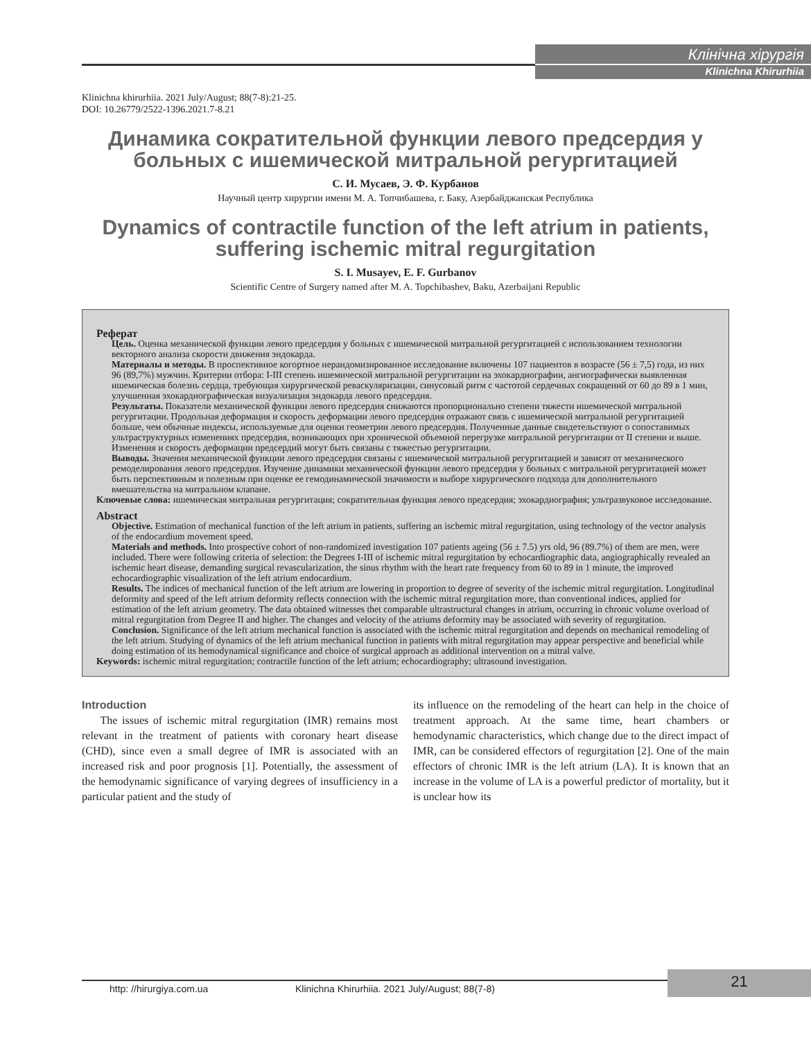Клінічна хірургія
Klinichna Khirurhiia
Klinichna khirurhiia. 2021 July/August; 88(7-8):21-25.
DOI: 10.26779/2522-1396.2021.7-8.21
Динамика сократительной функции левого предсердия у больных с ишемической митральной регургитацией
С. И. Мусаев, Э. Ф. Курбанов
Научный центр хирургии имени М. А. Топчибашева, г. Баку, Азербайджанская Республика
Dynamics of contractile function of the left atrium in patients, suffering ischemic mitral regurgitation
S. I. Musayev, E. F. Gurbanov
Scientific Centre of Surgery named after M. A. Topchibashev, Baku, Azerbaijani Republic
Реферат
Цель. Оценка механической функции левого предсердия у больных с ишемической митральной регургитацией с использованием технологии векторного анализа скорости движения эндокарда.
Материалы и методы. В проспективное когортное нерандомизированное исследование включены 107 пациентов в возрасте (56 ± 7,5) года, из них 96 (89,7%) мужчин. Критерии отбора: I-III степень ишемической митральной регургитации на эхокардиографии, ангиографически выявленная ишемическая болезнь сердца, требующая хирургической реваскуляризации, синусовый ритм с частотой сердечных сокращений от 60 до 89 в 1 мин, улучшенная эхокардиографическая визуализация эндокарда левого предсердия.
Результаты. Показатели механической функции левого предсердия снижаются пропорционально степени тяжести ишемической митральной регургитации. Продольная деформация и скорость деформации левого предсердия отражают связь с ишемической митральной регургитацией больше, чем обычные индексы, используемые для оценки геометрии левого предсердия. Полученные данные свидетельствуют о сопоставимых ультраструктурных изменениях предсердия, возникающих при хронической объемной перегрузке митральной регургитации от II степени и выше. Изменения и скорость деформации предсердий могут быть связаны с тяжестью регургитации.
Выводы. Значения механической функции левого предсердия связаны с ишемической митральной регургитацией и зависят от механического ремоделирования левого предсердия. Изучение динамики механической функции левого предсердия у больных с митральной регургитацией может быть перспективным и полезным при оценке ее гемодинамической значимости и выборе хирургического подхода для дополнительного вмешательства на митральном клапане.
Ключевые слова: ишемическая митральная регургитация; сократительная функция левого предсердия; эхокардиография; ультразвуковое исследование.
Abstract
Objective. Estimation of mechanical function of the left atrium in patients, suffering an ischemic mitral regurgitation, using technology of the vector analysis of the endocardium movement speed.
Materials and methods. Into prospective cohort of non-randomized investigation 107 patients ageing (56 ± 7.5) yrs old, 96 (89.7%) of them are men, were included. There were following criteria of selection: the Degrees I-III of ischemic mitral regurgitation by echocardiographic data, angiographically revealed an ischemic heart disease, demanding surgical revascularization, the sinus rhythm with the heart rate frequency from 60 to 89 in 1 minute, the improved echocardiographic visualization of the left atrium endocardium.
Results. The indices of mechanical function of the left atrium are lowering in proportion to degree of severity of the ischemic mitral regurgitation. Longitudinal deformity and speed of the left atrium deformity reflects connection with the ischemic mitral regurgitation more, than conventional indices, applied for estimation of the left atrium geometry. The data obtained witnesses thet comparable ultrastructural changes in atrium, occurring in chronic volume overload of mitral regurgitation from Degree II and higher. The changes and velocity of the atriums deformity may be associated with severity of regurgitation.
Conclusion. Significance of the left atrium mechanical function is associated with the ischemic mitral regurgitation and depends on mechanical remodeling of the left atrium. Studying of dynamics of the left atrium mechanical function in patients with mitral regurgitation may appear perspective and beneficial while doing estimation of its hemodynamical significance and choice of surgical approach as additional intervention on a mitral valve.
Keywords: ischemic mitral regurgitation; contractile function of the left atrium; echocardiography; ultrasound investigation.
Introduction
The issues of ischemic mitral regurgitation (IMR) remains most relevant in the treatment of patients with coronary heart disease (CHD), since even a small degree of IMR is associated with an increased risk and poor prognosis [1]. Potentially, the assessment of the hemodynamic significance of varying degrees of insufficiency in a particular patient and the study of
its influence on the remodeling of the heart can help in the choice of treatment approach. At the same time, heart chambers or hemodynamic characteristics, which change due to the direct impact of IMR, can be considered effectors of regurgitation [2]. One of the main effectors of chronic IMR is the left atrium (LA). It is known that an increase in the volume of LA is a powerful predictor of mortality, but it is unclear how its
http: //hirurgiya.com.ua Klinichna Khirurhiia. 2021 July/August; 88(7-8)
21